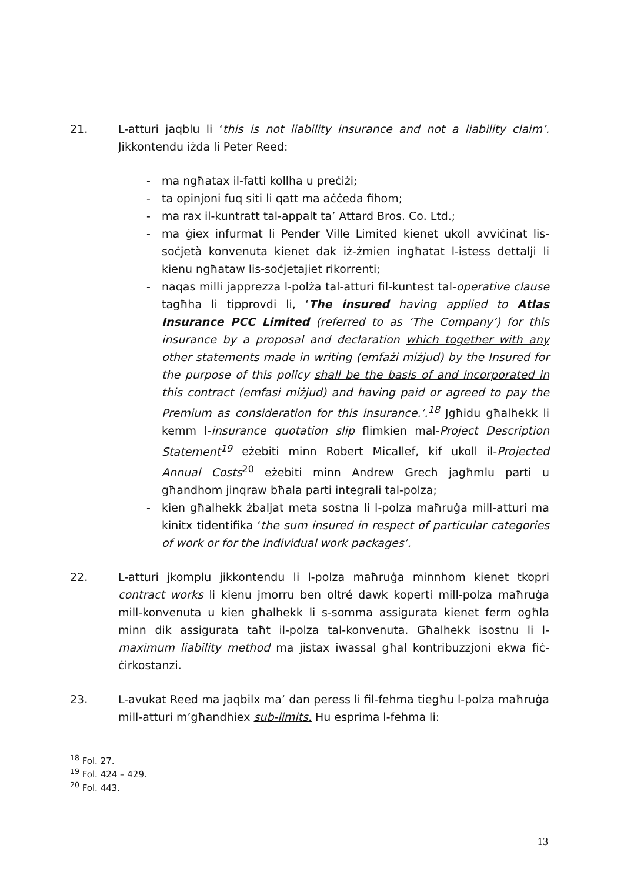21. L-atturi jaqblu li ‘this is not liability insurance and not a liability claim’. Jikkontendu iżda li Peter Reed:
- ma ngħatax il-fatti kollha u preċiżi;
- ta opinjoni fuq siti li qatt ma aċċeda fihom;
- ma rax il-kuntratt tal-appalt ta’ Attard Bros. Co. Ltd.;
- ma ġiex infurmat li Pender Ville Limited kienet ukoll avviċinat lis-soċjetà konvenuta kienet dak iż-żmien ingħatat l-istess dettalji li kienu ngħataw lis-soċjetajiet rikorrenti;
- naqas milli japprezza l-polża tal-atturi fil-kuntest tal-operative clause tagħha li tipprovdi li, ‘The insured having applied to Atlas Insurance PCC Limited (referred to as ‘The Company’) for this insurance by a proposal and declaration which together with any other statements made in writing (emfażi miżjud) by the Insured for the purpose of this policy shall be the basis of and incorporated in this contract (emfasi miżjud) and having paid or agreed to pay the Premium as consideration for this insurance.’.<sup>18</sup> Jgħidu għalhekk li kemm l-insurance quotation slip flimkien mal-Project Description Statement<sup>19</sup> eżebiti minn Robert Micallef, kif ukoll il-Projected Annual Costs<sup>20</sup> eżebiti minn Andrew Grech jagħmlu parti u għandhom jinqraw bħala parti integrali tal-polza;
- kien għalhekk żbaljat meta sostna li l-polza maħruġa mill-atturi ma kinitx tidentifika ‘the sum insured in respect of particular categories of work or for the individual work packages’.
22. L-atturi jkomplu jikkontendu li l-polza maħruġa minnhom kienet tkopri contract works li kienu jmorru ben oltré dawk koperti mill-polza maħruġa mill-konvenuta u kien għalhekk li s-somma assigurata kienet ferm ogħla minn dik assigurata taħt il-polza tal-konvenuta. Għalhekk isostnu li l-maximum liability method ma jistax iwassal għal kontribuzzjoni ekwa fiċ-ċirkostanzi.
23. L-avukat Reed ma jaqbilx ma’ dan peress li fil-fehma tiegħu l-polza maħruġa mill-atturi m’għandhiex sub-limits. Hu esprima l-fehma li:
<sup>18</sup> Fol. 27.
<sup>19</sup> Fol. 424 – 429.
<sup>20</sup> Fol. 443.
13